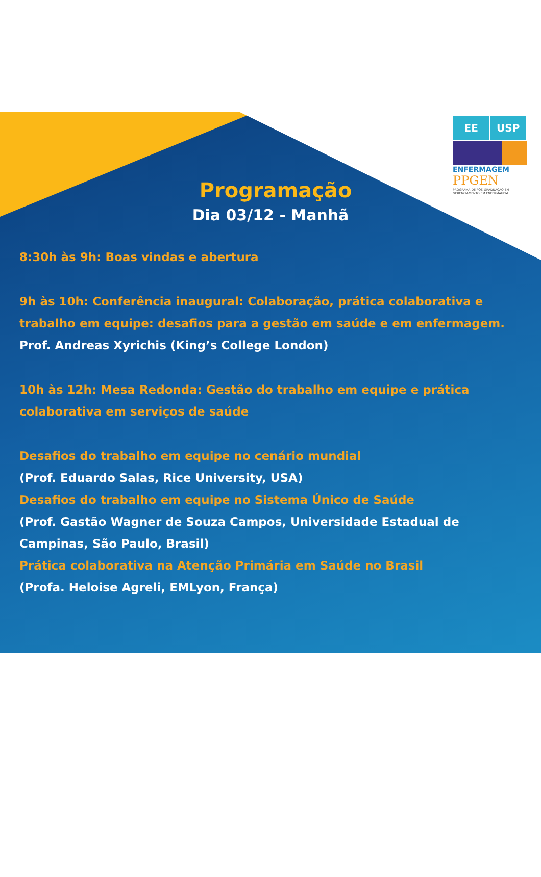EE USP
ENFERMAGEM
PPGEN
PROGRAMA DE PÓS-GRADUAÇÃO EM GERENCIAMENTO EM ENFERMAGEM
Programação
Dia 03/12 - Manhã
8:30h às 9h: Boas vindas e abertura
9h às 10h: Conferência inaugural: Colaboração, prática colaborativa e trabalho em equipe: desafios para a gestão em saúde e em enfermagem.
Prof. Andreas Xyrichis (King’s College London)
10h às 12h: Mesa Redonda: Gestão do trabalho em equipe e prática colaborativa em serviços de saúde
Desafios do trabalho em equipe no cenário mundial
(Prof. Eduardo Salas, Rice University, USA)
Desafios do trabalho em equipe no Sistema Único de Saúde
(Prof. Gastão Wagner de Souza Campos, Universidade Estadual de Campinas, São Paulo, Brasil)
Prática colaborativa na Atenção Primária em Saúde no Brasil
(Profa. Heloise Agreli, EMLyon, França)